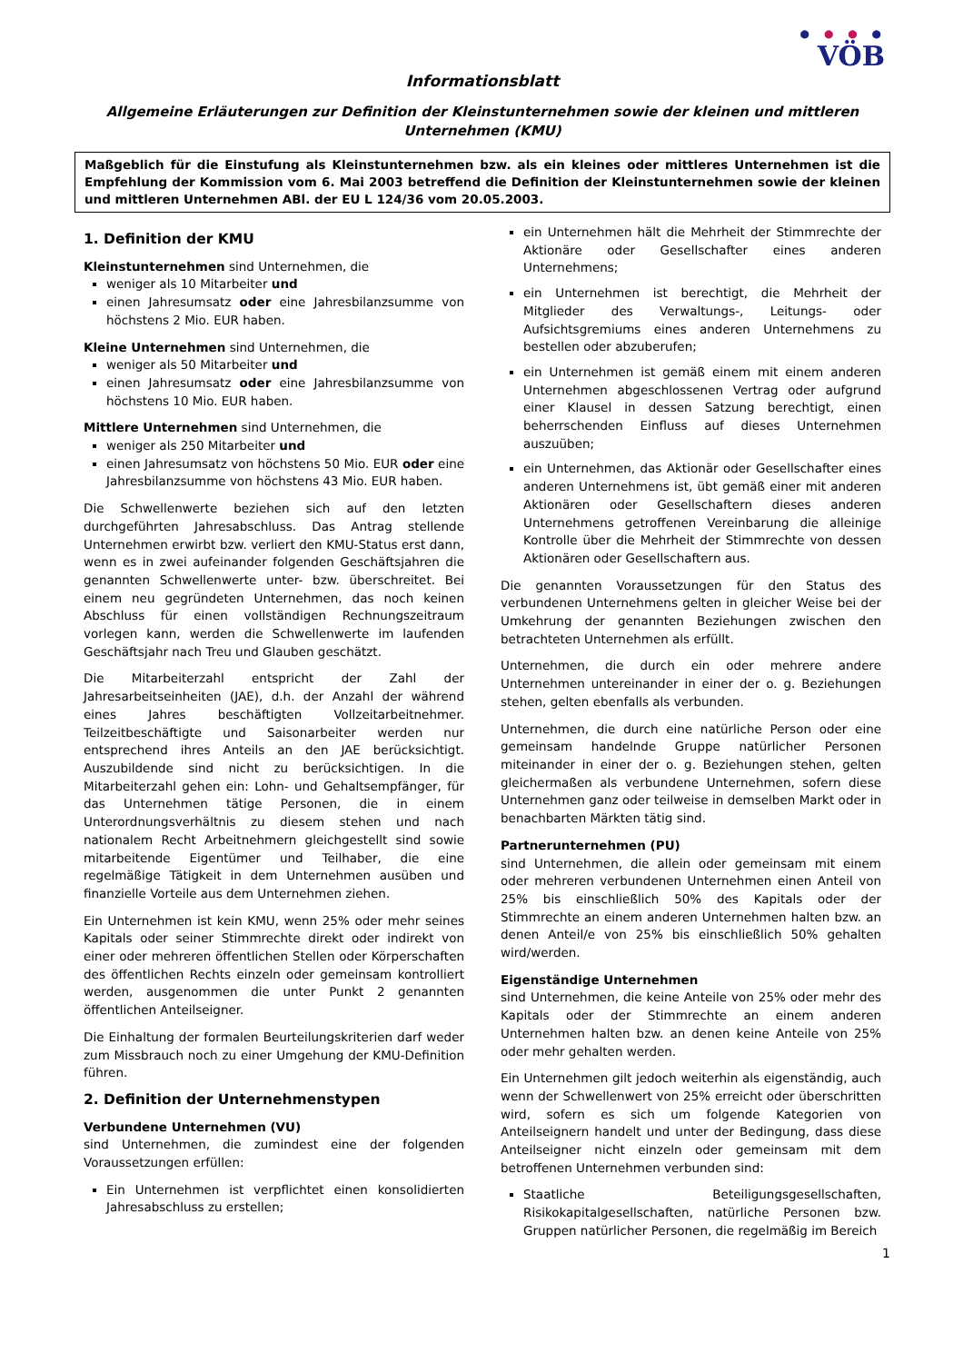● ● ● ●
VÖB
Informationsblatt
Allgemeine Erläuterungen zur Definition der Kleinstunternehmen sowie der kleinen und mittleren Unternehmen (KMU)
Maßgeblich für die Einstufung als Kleinstunternehmen bzw. als ein kleines oder mittleres Unternehmen ist die Empfehlung der Kommission vom 6. Mai 2003 betreffend die Definition der Kleinstunternehmen sowie der kleinen und mittleren Unternehmen ABl. der EU L 124/36 vom 20.05.2003.
1. Definition der KMU
Kleinstunternehmen sind Unternehmen, die
weniger als 10 Mitarbeiter und
einen Jahresumsatz oder eine Jahresbilanzsumme von höchstens 2 Mio. EUR haben.
Kleine Unternehmen sind Unternehmen, die
weniger als 50 Mitarbeiter und
einen Jahresumsatz oder eine Jahresbilanzsumme von höchstens 10 Mio. EUR haben.
Mittlere Unternehmen sind Unternehmen, die
weniger als 250 Mitarbeiter und
einen Jahresumsatz von höchstens 50 Mio. EUR oder eine Jahresbilanzsumme von höchstens 43 Mio. EUR haben.
Die Schwellenwerte beziehen sich auf den letzten durchgeführten Jahresabschluss. Das Antrag stellende Unternehmen erwirbt bzw. verliert den KMU-Status erst dann, wenn es in zwei aufeinander folgenden Geschäftsjahren die genannten Schwellenwerte unter- bzw. überschreitet. Bei einem neu gegründeten Unternehmen, das noch keinen Abschluss für einen vollständigen Rechnungszeitraum vorlegen kann, werden die Schwellenwerte im laufenden Geschäftsjahr nach Treu und Glauben geschätzt.
Die Mitarbeiterzahl entspricht der Zahl der Jahresarbeitseinheiten (JAE), d.h. der Anzahl der während eines Jahres beschäftigten Vollzeitarbeitnehmer. Teilzeitbeschäftigte und Saisonarbeiter werden nur entsprechend ihres Anteils an den JAE berücksichtigt. Auszubildende sind nicht zu berücksichtigen. In die Mitarbeiterzahl gehen ein: Lohn- und Gehaltsempfänger, für das Unternehmen tätige Personen, die in einem Unterordnungsverhältnis zu diesem stehen und nach nationalem Recht Arbeitnehmern gleichgestellt sind sowie mitarbeitende Eigentümer und Teilhaber, die eine regelmäßige Tätigkeit in dem Unternehmen ausüben und finanzielle Vorteile aus dem Unternehmen ziehen.
Ein Unternehmen ist kein KMU, wenn 25% oder mehr seines Kapitals oder seiner Stimmrechte direkt oder indirekt von einer oder mehreren öffentlichen Stellen oder Körperschaften des öffentlichen Rechts einzeln oder gemeinsam kontrolliert werden, ausgenommen die unter Punkt 2 genannten öffentlichen Anteilseigner.
Die Einhaltung der formalen Beurteilungskriterien darf weder zum Missbrauch noch zu einer Umgehung der KMU-Definition führen.
2. Definition der Unternehmenstypen
Verbundene Unternehmen (VU)
sind Unternehmen, die zumindest eine der folgenden Voraussetzungen erfüllen:
Ein Unternehmen ist verpflichtet einen konsolidierten Jahresabschluss zu erstellen;
ein Unternehmen hält die Mehrheit der Stimmrechte der Aktionäre oder Gesellschafter eines anderen Unternehmens;
ein Unternehmen ist berechtigt, die Mehrheit der Mitglieder des Verwaltungs-, Leitungs- oder Aufsichtsgremiums eines anderen Unternehmens zu bestellen oder abzuberufen;
ein Unternehmen ist gemäß einem mit einem anderen Unternehmen abgeschlossenen Vertrag oder aufgrund einer Klausel in dessen Satzung berechtigt, einen beherrschenden Einfluss auf dieses Unternehmen auszuüben;
ein Unternehmen, das Aktionär oder Gesellschafter eines anderen Unternehmens ist, übt gemäß einer mit anderen Aktionären oder Gesellschaftern dieses anderen Unternehmens getroffenen Vereinbarung die alleinige Kontrolle über die Mehrheit der Stimmrechte von dessen Aktionären oder Gesellschaftern aus.
Die genannten Voraussetzungen für den Status des verbundenen Unternehmens gelten in gleicher Weise bei der Umkehrung der genannten Beziehungen zwischen den betrachteten Unternehmen als erfüllt.
Unternehmen, die durch ein oder mehrere andere Unternehmen untereinander in einer der o. g. Beziehungen stehen, gelten ebenfalls als verbunden.
Unternehmen, die durch eine natürliche Person oder eine gemeinsam handelnde Gruppe natürlicher Personen miteinander in einer der o. g. Beziehungen stehen, gelten gleichermaßen als verbundene Unternehmen, sofern diese Unternehmen ganz oder teilweise in demselben Markt oder in benachbarten Märkten tätig sind.
Partnerunternehmen (PU)
sind Unternehmen, die allein oder gemeinsam mit einem oder mehreren verbundenen Unternehmen einen Anteil von 25% bis einschließlich 50% des Kapitals oder der Stimmrechte an einem anderen Unternehmen halten bzw. an denen Anteil/e von 25% bis einschließlich 50% gehalten wird/werden.
Eigenständige Unternehmen
sind Unternehmen, die keine Anteile von 25% oder mehr des Kapitals oder der Stimmrechte an einem anderen Unternehmen halten bzw. an denen keine Anteile von 25% oder mehr gehalten werden.
Ein Unternehmen gilt jedoch weiterhin als eigenständig, auch wenn der Schwellenwert von 25% erreicht oder überschritten wird, sofern es sich um folgende Kategorien von Anteilseignern handelt und unter der Bedingung, dass diese Anteilseigner nicht einzeln oder gemeinsam mit dem betroffenen Unternehmen verbunden sind:
Staatliche Beteiligungsgesellschaften, Risikokapitalgesellschaften, natürliche Personen bzw. Gruppen natürlicher Personen, die regelmäßig im Bereich
1